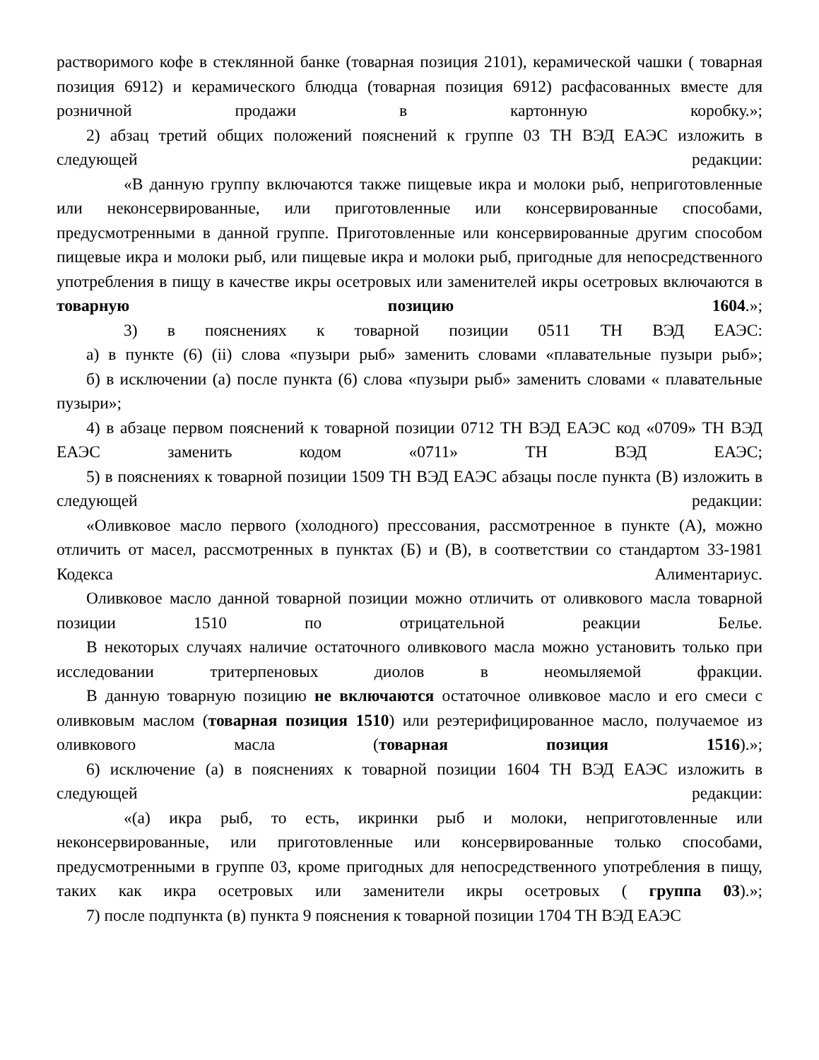растворимого кофе в стеклянной банке (товарная позиция 2101), керамической чашки ( товарная позиция 6912) и керамического блюдца (товарная позиция 6912) расфасованных вместе для розничной продажи в картонную коробку.»;
2) абзац третий общих положений пояснений к группе 03 ТН ВЭД ЕАЭС изложить в следующей редакции:
«В данную группу включаются также пищевые икра и молоки рыб, неприготовленные или неконсервированные, или приготовленные или консервированные способами, предусмотренными в данной группе. Приготовленные или консервированные другим способом пищевые икра и молоки рыб, или пищевые икра и молоки рыб, пригодные для непосредственного употребления в пищу в качестве икры осетровых или заменителей икры осетровых включаются в товарную позицию 1604.»;
3) в пояснениях к товарной позиции 0511 ТН ВЭД ЕАЭС:
а) в пункте (6) (ii) слова «пузыри рыб» заменить словами «плавательные пузыри рыб»;
б) в исключении (а) после пункта (6) слова «пузыри рыб» заменить словами « плавательные пузыри»;
4) в абзаце первом пояснений к товарной позиции 0712 ТН ВЭД ЕАЭС код «0709» ТН ВЭД ЕАЭС заменить кодом «0711» ТН ВЭД ЕАЭС;
5) в пояснениях к товарной позиции 1509 ТН ВЭД ЕАЭС абзацы после пункта (В) изложить в следующей редакции:
«Оливковое масло первого (холодного) прессования, рассмотренное в пункте (А), можно отличить от масел, рассмотренных в пунктах (Б) и (В), в соответствии со стандартом 33-1981 Кодекса Алиментариус.
Оливковое масло данной товарной позиции можно отличить от оливкового масла товарной позиции 1510 по отрицательной реакции Белье.
В некоторых случаях наличие остаточного оливкового масла можно установить только при исследовании тритерпеновых диолов в неомыляемой фракции.
В данную товарную позицию не включаются остаточное оливковое масло и его смеси с оливковым маслом (товарная позиция 1510) или реэтерифицированное масло, получаемое из оливкового масла (товарная позиция 1516).»;
6) исключение (а) в пояснениях к товарной позиции 1604 ТН ВЭД ЕАЭС изложить в следующей редакции:
«(а) икра рыб, то есть, икринки рыб и молоки, неприготовленные или неконсервированные, или приготовленные или консервированные только способами, предусмотренными в группе 03, кроме пригодных для непосредственного употребления в пищу, таких как икра осетровых или заменители икры осетровых ( группа 03).»;
7) после подпункта (в) пункта 9 пояснения к товарной позиции 1704 ТН ВЭД ЕАЭС